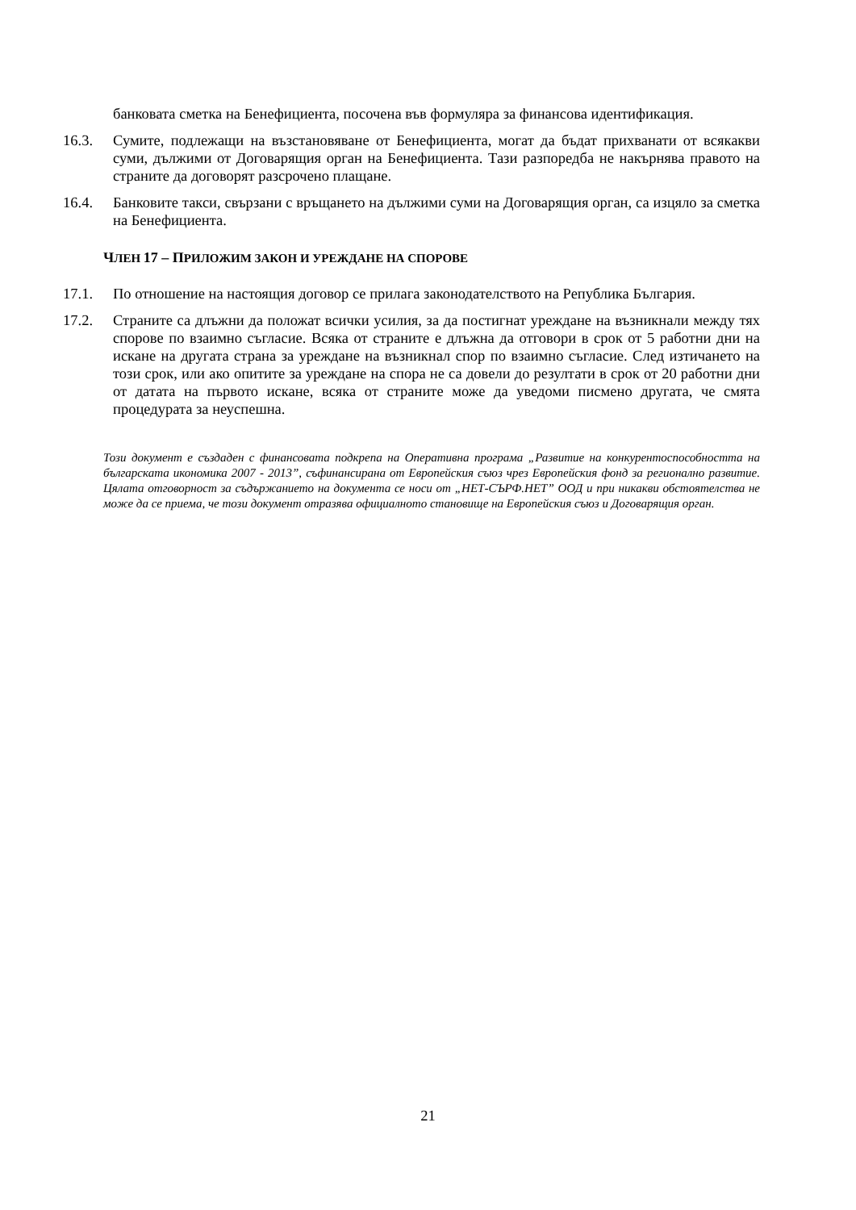банковата сметка на Бенефициента, посочена във формуляра за финансова идентификация.
16.3. Сумите, подлежащи на възстановяване от Бенефициента, могат да бъдат прихванати от всякакви суми, дължими от Договарящия орган на Бенефициента. Тази разпоредба не накърнява правото на страните да договорят разсрочено плащане.
16.4. Банковите такси, свързани с връщането на дължими суми на Договарящия орган, са изцяло за сметка на Бенефициента.
ЧЛЕН 17 – ПРИЛОЖИМ ЗАКОН И УРЕЖДАНЕ НА СПОРОВЕ
17.1. По отношение на настоящия договор се прилага законодателството на Република България.
17.2. Страните са длъжни да положат всички усилия, за да постигнат уреждане на възникнали между тях спорове по взаимно съгласие. Всяка от страните е длъжна да отговори в срок от 5 работни дни на искане на другата страна за уреждане на възникнал спор по взаимно съгласие. След изтичането на този срок, или ако опитите за уреждане на спора не са довели до резултати в срок от 20 работни дни от датата на първото искане, всяка от страните може да уведоми писмено другата, че смята процедурата за неуспешна.
Този документ е създаден с финансовата подкрепа на Оперативна програма „Развитие на конкурентоспособността на българската икономика 2007 - 2013”, съфинансирана от Европейския съюз чрез Европейския фонд за регионално развитие. Цялата отговорност за съдържанието на документа се носи от „НЕТ-СЪРФ.НЕТ” ООД и при никакви обстоятелства не може да се приема, че този документ отразява официалното становище на Европейския съюз и Договарящия орган.
21